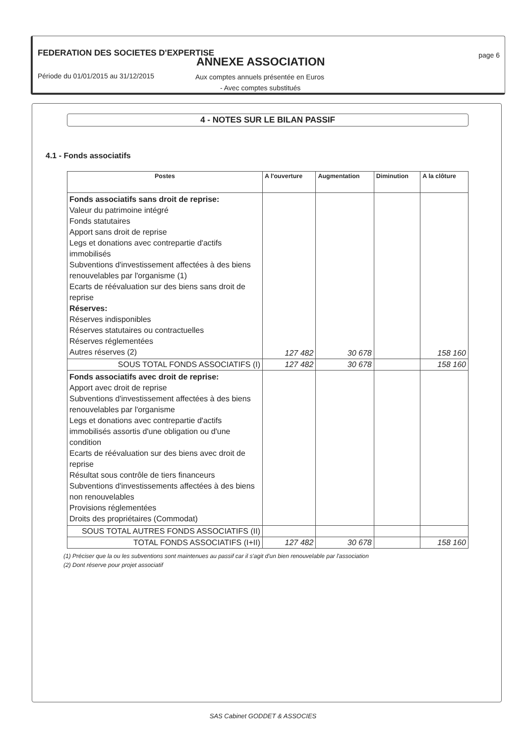FEDERATION DES SOCIETES D'EXPERTISE
ANNEXE ASSOCIATION page 6
Période du 01/01/2015 au 31/12/2015
Aux comptes annuels présentée en Euros
- Avec comptes substitués
4 - NOTES SUR LE BILAN PASSIF
4.1 - Fonds associatifs
| Postes | A l'ouverture | Augmentation | Diminution | A la clôture |
| --- | --- | --- | --- | --- |
| Fonds associatifs sans droit de reprise: Valeur du patrimoine intégré Fonds statutaires Apport sans droit de reprise Legs et donations avec contrepartie d'actifs immobilisés Subventions d'investissement affectées à des biens renouvelables par l'organisme (1) Ecarts de réévaluation sur des biens sans droit de reprise Réserves: Réserves indisponibles Réserves statutaires ou contractuelles Réserves réglementées Autres réserves (2) | 127 482 | 30 678 | | 158 160 |
| SOUS TOTAL FONDS ASSOCIATIFS (I) | 127 482 | 30 678 | | 158 160 |
| Fonds associatifs avec droit de reprise: Apport avec droit de reprise Subventions d'investissement affectées à des biens renouvelables par l'organisme Legs et donations avec contrepartie d'actifs immobilisés assortis d'une obligation ou d'une condition Ecarts de réévaluation sur des biens avec droit de reprise Résultat sous contrôle de tiers financeurs Subventions d'investissements affectées à des biens non renouvelables Provisions réglementées Droits des propriétaires (Commodat) | | | | |
| SOUS TOTAL AUTRES FONDS ASSOCIATIFS (II) | | | | |
| TOTAL FONDS ASSOCIATIFS (I+II) | 127 482 | 30 678 | | 158 160 |
(1) Préciser que la ou les subventions sont maintenues au passif car il s'agit d'un bien renouvelable par l'association
(2) Dont réserve pour projet associatif
SAS Cabinet GODDET & ASSOCIES